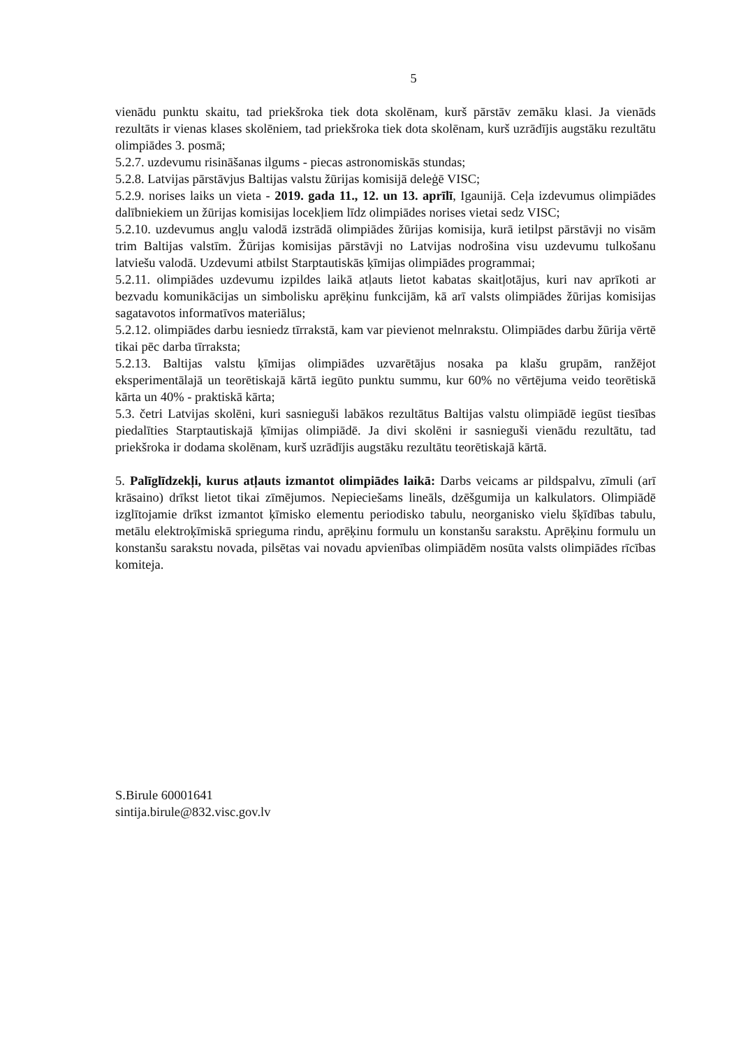5
vienādu punktu skaitu, tad priekšroka tiek dota skolēnam, kurš pārstāv zemāku klasi. Ja vienāds rezultāts ir vienas klases skolēniem, tad priekšroka tiek dota skolēnam, kurš uzrādījis augstāku rezultātu olimpiādes 3. posmā;
5.2.7. uzdevumu risināšanas ilgums - piecas astronomiskās stundas;
5.2.8. Latvijas pārstāvjus Baltijas valstu žūrijas komisijā deleģē VISC;
5.2.9. norises laiks un vieta - 2019. gada 11., 12. un 13. aprīlī, Igaunijā. Ceļa izdevumus olimpiādes dalībniekiem un žūrijas komisijas locekļiem līdz olimpiādes norises vietai sedz VISC;
5.2.10. uzdevumus angļu valodā izstrādā olimpiādes žūrijas komisija, kurā ietilpst pārstāvji no visām trim Baltijas valstīm. Žūrijas komisijas pārstāvji no Latvijas nodrošina visu uzdevumu tulkošanu latviešu valodā. Uzdevumi atbilst Starptautiskās ķīmijas olimpiādes programmai;
5.2.11. olimpiādes uzdevumu izpildes laikā atļauts lietot kabatas skaitļotājus, kuri nav aprīkoti ar bezvadu komunikācijas un simbolisku aprēķinu funkcijām, kā arī valsts olimpiādes žūrijas komisijas sagatavotos informatīvos materiālus;
5.2.12. olimpiādes darbu iesniedz tīrrakstā, kam var pievienot melnrakstu. Olimpiādes darbu žūrija vērtē tikai pēc darba tīrraksta;
5.2.13. Baltijas valstu ķīmijas olimpiādes uzvarētājus nosaka pa klašu grupām, ranžējot eksperimentālajā un teorētiskajā kārtā iegūto punktu summu, kur 60% no vērtējuma veido teorētiskā kārta un 40% - praktiskā kārta;
5.3. četri Latvijas skolēni, kuri sasnieguši labākos rezultātus Baltijas valstu olimpiādē iegūst tiesības piedalīties Starptautiskajā ķīmijas olimpiādē. Ja divi skolēni ir sasnieguši vienādu rezultātu, tad priekšroka ir dodama skolēnam, kurš uzrādījis augstāku rezultātu teorētiskajā kārtā.
5. Palīglīdzekļi, kurus atļauts izmantot olimpiādes laikā: Darbs veicams ar pildspalvu, zīmuli (arī krāsaino) drīkst lietot tikai zīmējumos. Nepieciešams lineāls, dzēšgumija un kalkulators. Olimpiādē izglītojamie drīkst izmantot ķīmisko elementu periodisko tabulu, neorganisko vielu šķīdības tabulu, metālu elektroķīmiskā sprieguma rindu, aprēķinu formulu un konstanšu sarakstu. Aprēķinu formulu un konstanšu sarakstu novada, pilsētas vai novadu apvienības olimpiādēm nosūta valsts olimpiādes rīcības komiteja.
S.Birule 60001641
sintija.birule@832.visc.gov.lv